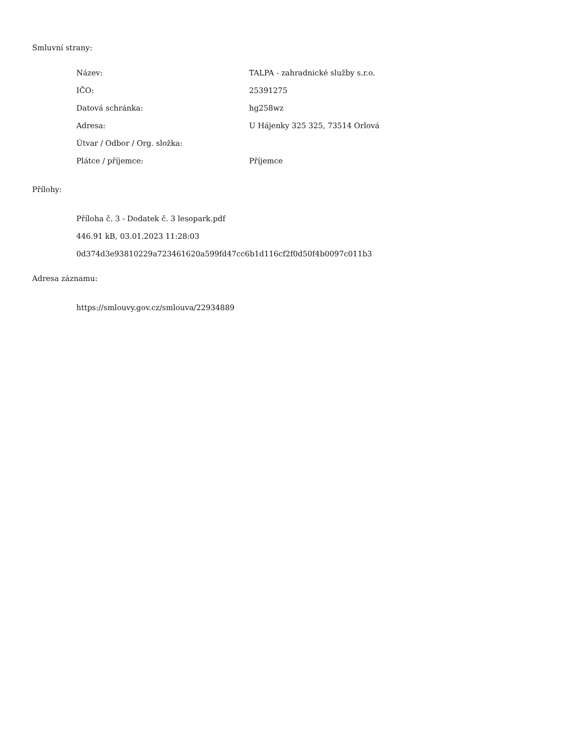Smluvní strany:
| Název: | TALPA - zahradnické služby s.r.o. |
| IČO: | 25391275 |
| Datová schránka: | hg258wz |
| Adresa: | U Hájenky 325 325, 73514 Orlová |
| Útvar / Odbor / Org. složka: | |
| Plátce / příjemce: | Příjemce |
Přílohy:
Příloha č. 3 - Dodatek č. 3 lesopark.pdf
446.91 kB, 03.01.2023 11:28:03
0d374d3e93810229a723461620a599fd47cc6b1d116cf2f0d50f4b0097c011b3
Adresa záznamu:
https://smlouvy.gov.cz/smlouva/22934889